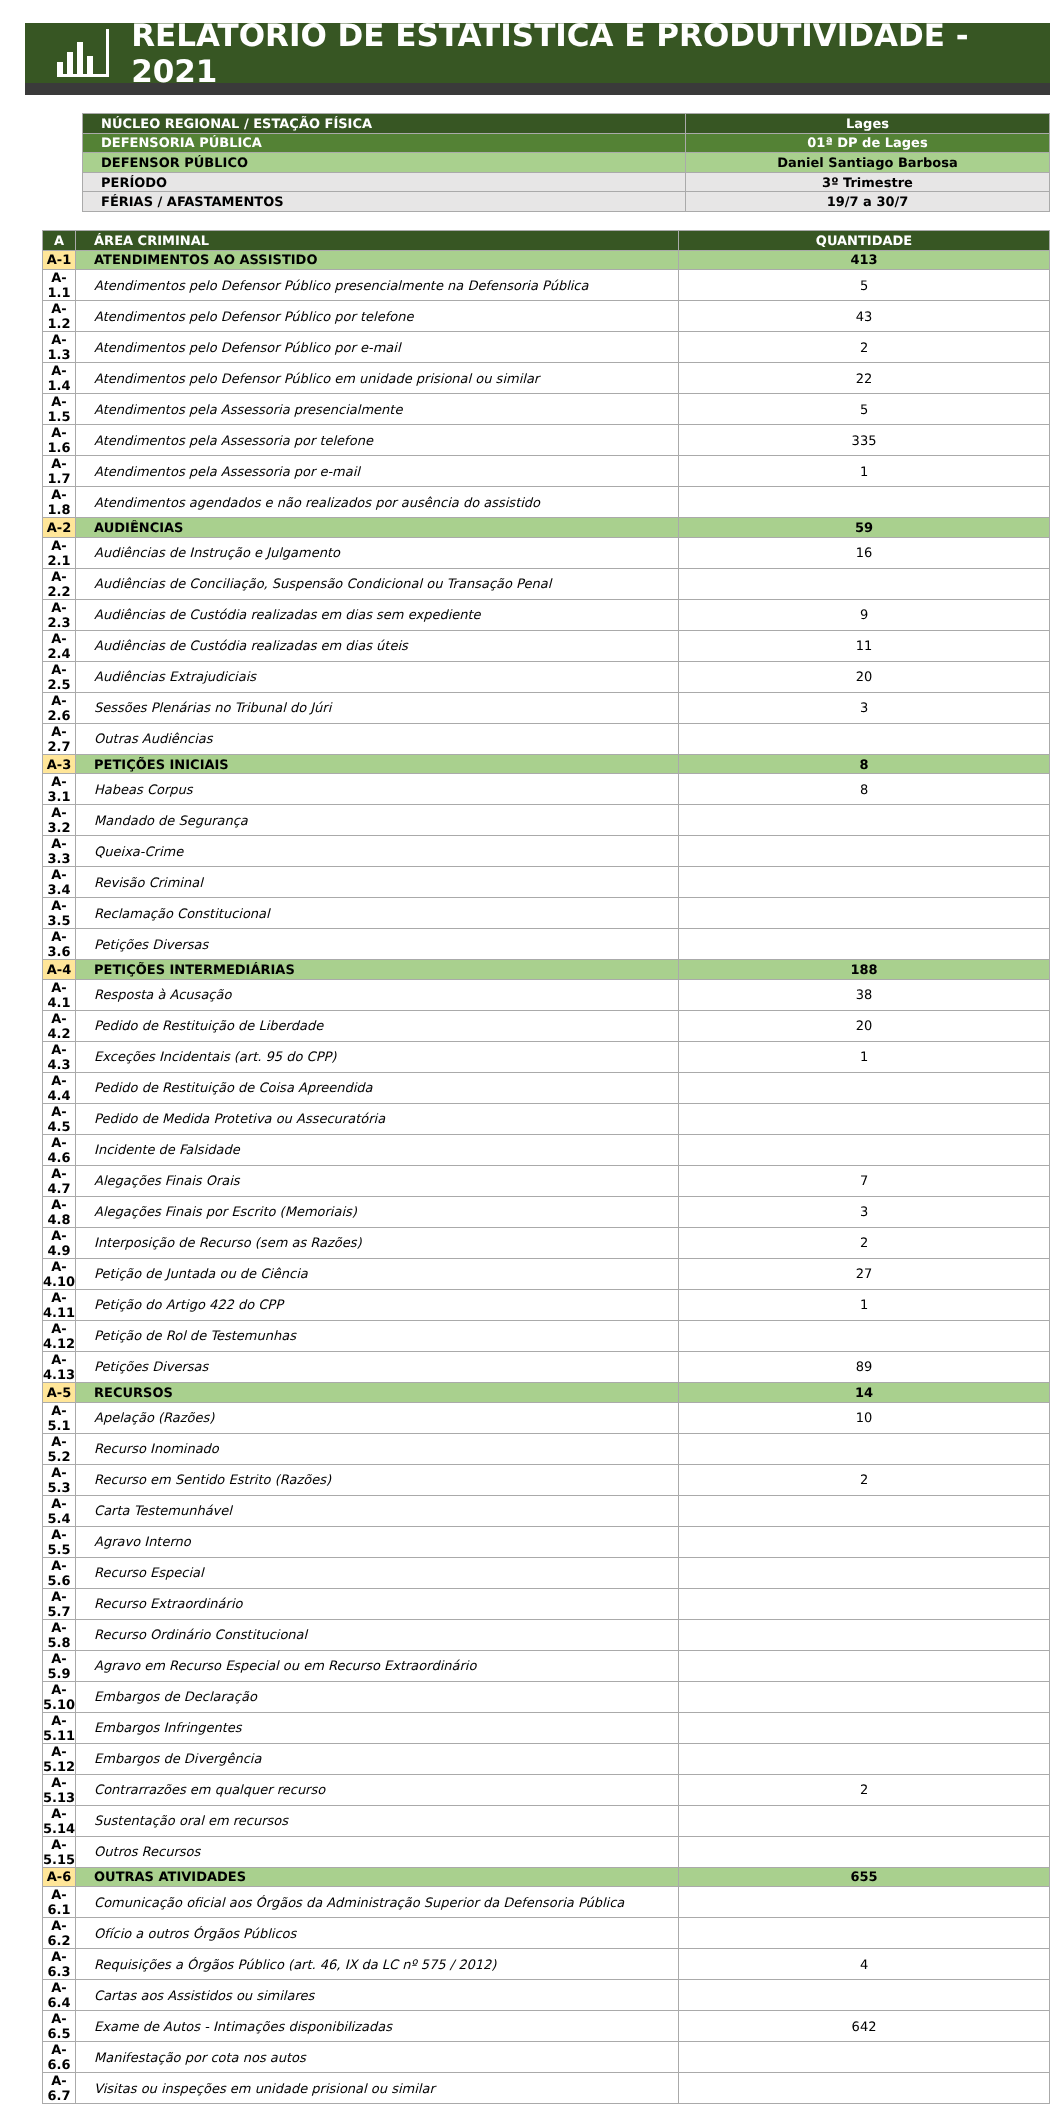RELATÓRIO DE ESTATÍSTICA E PRODUTIVIDADE - 2021
| NÚCLEO REGIONAL / ESTAÇÃO FÍSICA | Lages |
| DEFENSORIA PÚBLICA | 01ª DP de Lages |
| DEFENSOR PÚBLICO | Daniel Santiago Barbosa |
| PERÍODO | 3º Trimestre |
| FÉRIAS / AFASTAMENTOS | 19/7 a 30/7 |
| A | ÁREA CRIMINAL | QUANTIDADE |
| --- | --- | --- |
| A-1 | ATENDIMENTOS AO ASSISTIDO | 413 |
| A-1.1 | Atendimentos pelo Defensor Público presencialmente na Defensoria Pública | 5 |
| A-1.2 | Atendimentos pelo Defensor Público por telefone | 43 |
| A-1.3 | Atendimentos pelo Defensor Público por e-mail | 2 |
| A-1.4 | Atendimentos pelo Defensor Público em unidade prisional ou similar | 22 |
| A-1.5 | Atendimentos pela Assessoria presencialmente | 5 |
| A-1.6 | Atendimentos pela Assessoria por telefone | 335 |
| A-1.7 | Atendimentos pela Assessoria por e-mail | 1 |
| A-1.8 | Atendimentos agendados e não realizados por ausência do assistido | |
| A-2 | AUDIÊNCIAS | 59 |
| A-2.1 | Audiências de Instrução e Julgamento | 16 |
| A-2.2 | Audiências de Conciliação, Suspensão Condicional ou Transação Penal | |
| A-2.3 | Audiências de Custódia realizadas em dias sem expediente | 9 |
| A-2.4 | Audiências de Custódia realizadas em dias úteis | 11 |
| A-2.5 | Audiências Extrajudiciais | 20 |
| A-2.6 | Sessões Plenárias no Tribunal do Júri | 3 |
| A-2.7 | Outras Audiências | |
| A-3 | PETIÇÕES INICIAIS | 8 |
| A-3.1 | Habeas Corpus | 8 |
| A-3.2 | Mandado de Segurança | |
| A-3.3 | Queixa-Crime | |
| A-3.4 | Revisão Criminal | |
| A-3.5 | Reclamação Constitucional | |
| A-3.6 | Petições Diversas | |
| A-4 | PETIÇÕES INTERMEDIÁRIAS | 188 |
| A-4.1 | Resposta à Acusação | 38 |
| A-4.2 | Pedido de Restituição de Liberdade | 20 |
| A-4.3 | Exceções Incidentais (art. 95 do CPP) | 1 |
| A-4.4 | Pedido de Restituição de Coisa Apreendida | |
| A-4.5 | Pedido de Medida Protetiva ou Assecuratória | |
| A-4.6 | Incidente de Falsidade | |
| A-4.7 | Alegações Finais Orais | 7 |
| A-4.8 | Alegações Finais por Escrito (Memoriais) | 3 |
| A-4.9 | Interposição de Recurso (sem as Razões) | 2 |
| A-4.10 | Petição de Juntada ou de Ciência | 27 |
| A-4.11 | Petição do Artigo 422 do CPP | 1 |
| A-4.12 | Petição de Rol de Testemunhas | |
| A-4.13 | Petições Diversas | 89 |
| A-5 | RECURSOS | 14 |
| A-5.1 | Apelação (Razões) | 10 |
| A-5.2 | Recurso Inominado | |
| A-5.3 | Recurso em Sentido Estrito (Razões) | 2 |
| A-5.4 | Carta Testemunhável | |
| A-5.5 | Agravo Interno | |
| A-5.6 | Recurso Especial | |
| A-5.7 | Recurso Extraordinário | |
| A-5.8 | Recurso Ordinário Constitucional | |
| A-5.9 | Agravo em Recurso Especial ou em Recurso Extraordinário | |
| A-5.10 | Embargos de Declaração | |
| A-5.11 | Embargos Infringentes | |
| A-5.12 | Embargos de Divergência | |
| A-5.13 | Contrarrazões em qualquer recurso | 2 |
| A-5.14 | Sustentação oral em recursos | |
| A-5.15 | Outros Recursos | |
| A-6 | OUTRAS ATIVIDADES | 655 |
| A-6.1 | Comunicação oficial aos Órgãos da Administração Superior da Defensoria Pública | |
| A-6.2 | Ofício a outros Órgãos Públicos | |
| A-6.3 | Requisições a Órgãos Público (art. 46, IX da LC nº 575 / 2012) | 4 |
| A-6.4 | Cartas aos Assistidos ou similares | |
| A-6.5 | Exame de Autos - Intimações disponibilizadas | 642 |
| A-6.6 | Manifestação por cota nos autos | |
| A-6.7 | Visitas ou inspeções em unidade prisional ou similar | |